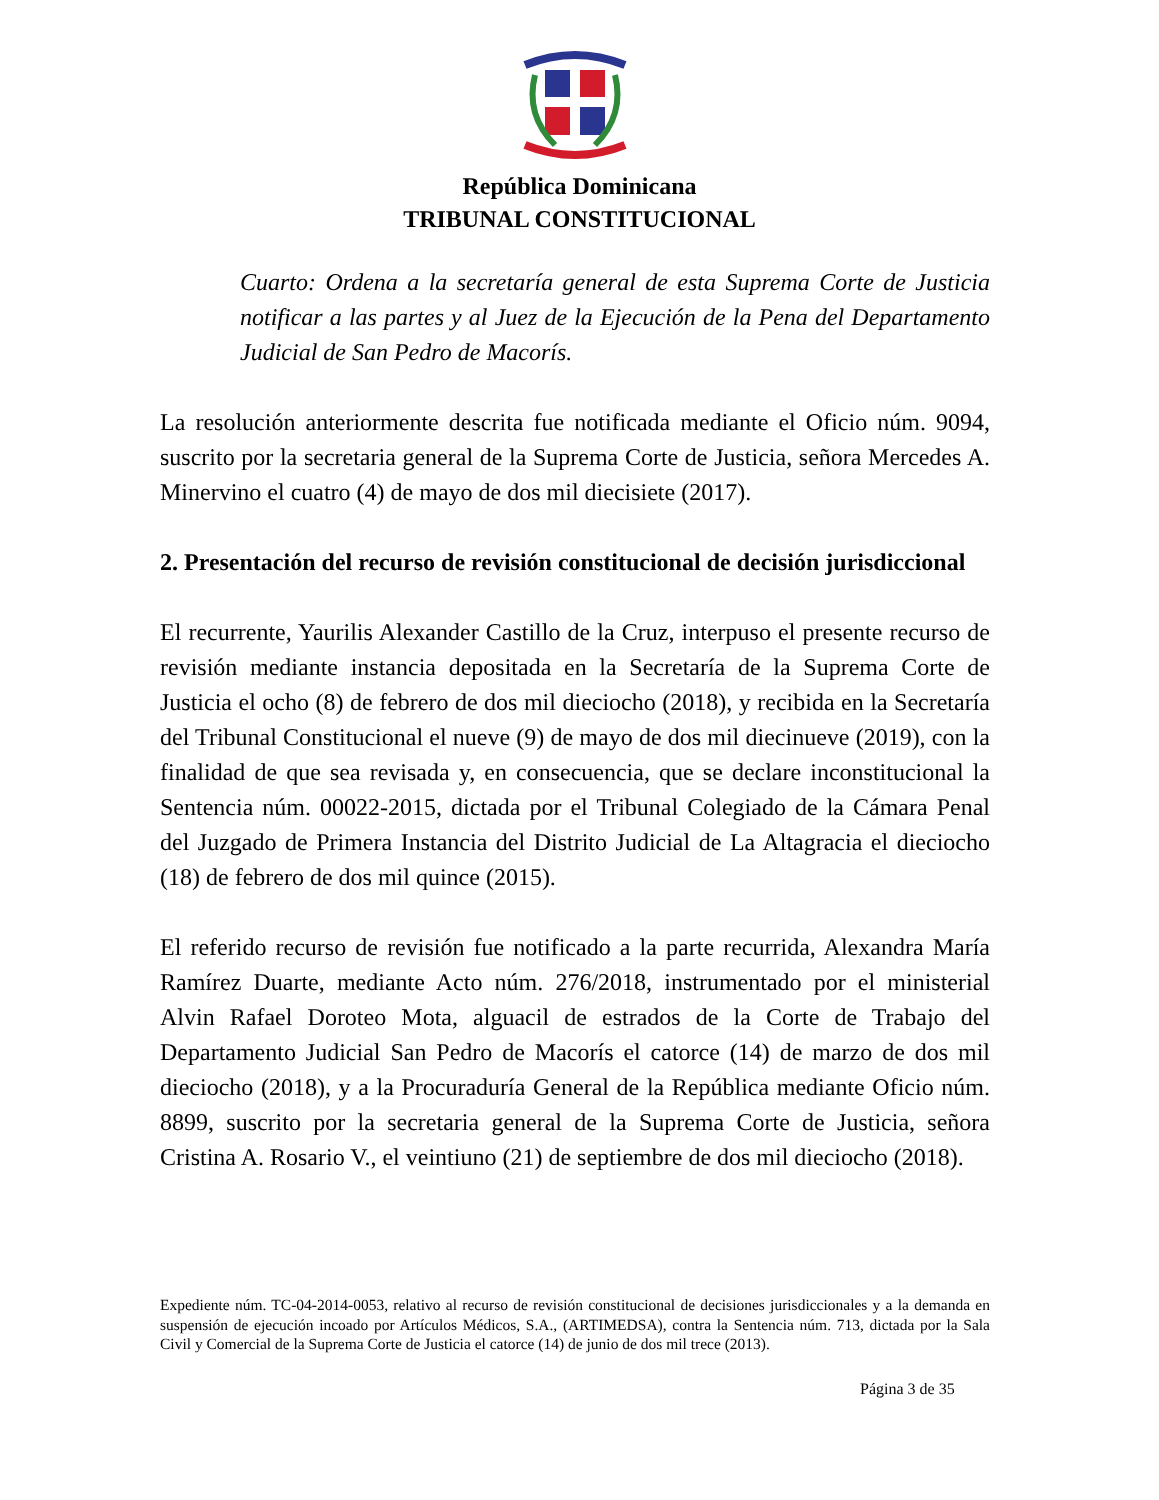República Dominicana
TRIBUNAL CONSTITUCIONAL
Cuarto: Ordena a la secretaría general de esta Suprema Corte de Justicia notificar a las partes y al Juez de la Ejecución de la Pena del Departamento Judicial de San Pedro de Macorís.
La resolución anteriormente descrita fue notificada mediante el Oficio núm. 9094, suscrito por la secretaria general de la Suprema Corte de Justicia, señora Mercedes A. Minervino el cuatro (4) de mayo de dos mil diecisiete (2017).
2. Presentación del recurso de revisión constitucional de decisión jurisdiccional
El recurrente, Yaurilis Alexander Castillo de la Cruz, interpuso el presente recurso de revisión mediante instancia depositada en la Secretaría de la Suprema Corte de Justicia el ocho (8) de febrero de dos mil dieciocho (2018), y recibida en la Secretaría del Tribunal Constitucional el nueve (9) de mayo de dos mil diecinueve (2019), con la finalidad de que sea revisada y, en consecuencia, que se declare inconstitucional la Sentencia núm. 00022-2015, dictada por el Tribunal Colegiado de la Cámara Penal del Juzgado de Primera Instancia del Distrito Judicial de La Altagracia el dieciocho (18) de febrero de dos mil quince (2015).
El referido recurso de revisión fue notificado a la parte recurrida, Alexandra María Ramírez Duarte, mediante Acto núm. 276/2018, instrumentado por el ministerial Alvin Rafael Doroteo Mota, alguacil de estrados de la Corte de Trabajo del Departamento Judicial San Pedro de Macorís el catorce (14) de marzo de dos mil dieciocho (2018), y a la Procuraduría General de la República mediante Oficio núm. 8899, suscrito por la secretaria general de la Suprema Corte de Justicia, señora Cristina A. Rosario V., el veintiuno (21) de septiembre de dos mil dieciocho (2018).
Expediente núm. TC-04-2014-0053, relativo al recurso de revisión constitucional de decisiones jurisdiccionales y a la demanda en suspensión de ejecución incoado por Artículos Médicos, S.A., (ARTIMEDSA), contra la Sentencia núm. 713, dictada por la Sala Civil y Comercial de la Suprema Corte de Justicia el catorce (14) de junio de dos mil trece (2013).
Página 3 de 35